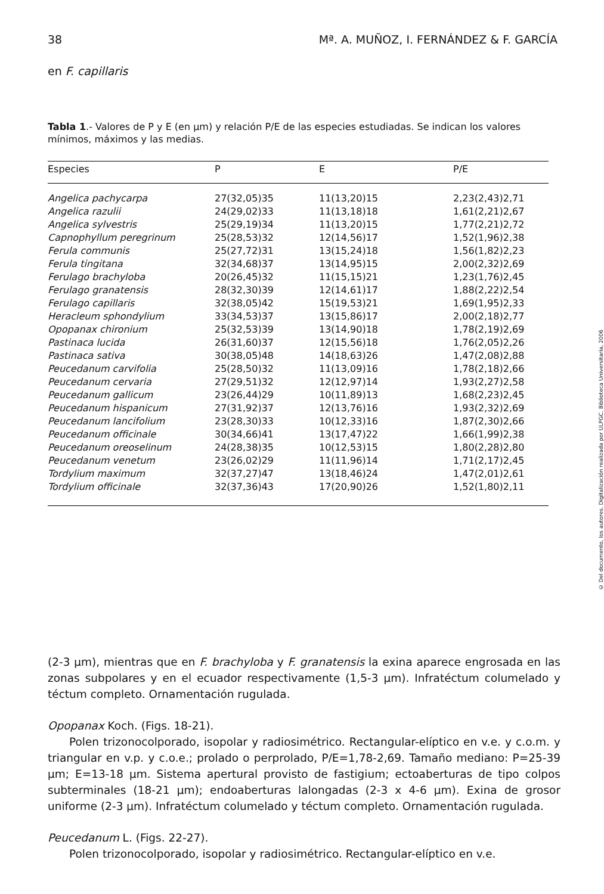38 Mª. A. MUÑOZ, I. FERNÁNDEZ & F. GARCÍA
en F. capillaris
Tabla 1.- Valores de P y E (en μm) y relación P/E de las especies estudiadas. Se indican los valores mínimos, máximos y las medias.
| Especies | P | E | P/E |
| --- | --- | --- | --- |
| Angelica pachycarpa | 27(32,05)35 | 11(13,20)15 | 2,23(2,43)2,71 |
| Angelica razulii | 24(29,02)33 | 11(13,18)18 | 1,61(2,21)2,67 |
| Angelica sylvestris | 25(29,19)34 | 11(13,20)15 | 1,77(2,21)2,72 |
| Capnophyllum peregrinum | 25(28,53)32 | 12(14,56)17 | 1,52(1,96)2,38 |
| Ferula communis | 25(27,72)31 | 13(15,24)18 | 1,56(1,82)2,23 |
| Ferula tingitana | 32(34,68)37 | 13(14,95)15 | 2,00(2,32)2,69 |
| Ferulago brachyloba | 20(26,45)32 | 11(15,15)21 | 1,23(1,76)2,45 |
| Ferulago granatensis | 28(32,30)39 | 12(14,61)17 | 1,88(2,22)2,54 |
| Ferulago capillaris | 32(38,05)42 | 15(19,53)21 | 1,69(1,95)2,33 |
| Heracleum sphondylium | 33(34,53)37 | 13(15,86)17 | 2,00(2,18)2,77 |
| Opopanax chironium | 25(32,53)39 | 13(14,90)18 | 1,78(2,19)2,69 |
| Pastinaca lucida | 26(31,60)37 | 12(15,56)18 | 1,76(2,05)2,26 |
| Pastinaca sativa | 30(38,05)48 | 14(18,63)26 | 1,47(2,08)2,88 |
| Peucedanum carvifolia | 25(28,50)32 | 11(13,09)16 | 1,78(2,18)2,66 |
| Peucedanum cervaria | 27(29,51)32 | 12(12,97)14 | 1,93(2,27)2,58 |
| Peucedanum gallicum | 23(26,44)29 | 10(11,89)13 | 1,68(2,23)2,45 |
| Peucedanum hispanicum | 27(31,92)37 | 12(13,76)16 | 1,93(2,32)2,69 |
| Peucedanum lancifolium | 23(28,30)33 | 10(12,33)16 | 1,87(2,30)2,66 |
| Peucedanum officinale | 30(34,66)41 | 13(17,47)22 | 1,66(1,99)2,38 |
| Peucedanum oreoselinum | 24(28,38)35 | 10(12,53)15 | 1,80(2,28)2,80 |
| Peucedanum venetum | 23(26,02)29 | 11(11,96)14 | 1,71(2,17)2,45 |
| Tordylium maximum | 32(37,27)47 | 13(18,46)24 | 1,47(2,01)2,61 |
| Tordylium officinale | 32(37,36)43 | 17(20,90)26 | 1,52(1,80)2,11 |
© Del documento, los autores. Digitalización realizada por ULPGC. Biblioteca Universitaria, 2006
(2-3 μm), mientras que en F. brachyloba y F. granatensis la exina aparece engrosada en las zonas subpolares y en el ecuador respectivamente (1,5-3 μm). Infratéctum columelado y téctum completo. Ornamentación rugulada.
Opopanax Koch. (Figs. 18-21).
Polen trizonocolporado, isopolar y radiosimétrico. Rectangular-elíptico en v.e. y c.o.m. y triangular en v.p. y c.o.e.; prolado o perprolado, P/E=1,78-2,69. Tamaño mediano: P=25-39 μm; E=13-18 μm. Sistema apertural provisto de fastigium; ectoaberturas de tipo colpos subterminales (18-21 μm); endoaberturas lalongadas (2-3 x 4-6 μm). Exina de grosor uniforme (2-3 μm). Infratéctum columelado y téctum completo. Ornamentación rugulada.
Peucedanum L. (Figs. 22-27).
Polen trizonocolporado, isopolar y radiosimétrico. Rectangular-elíptico en v.e.